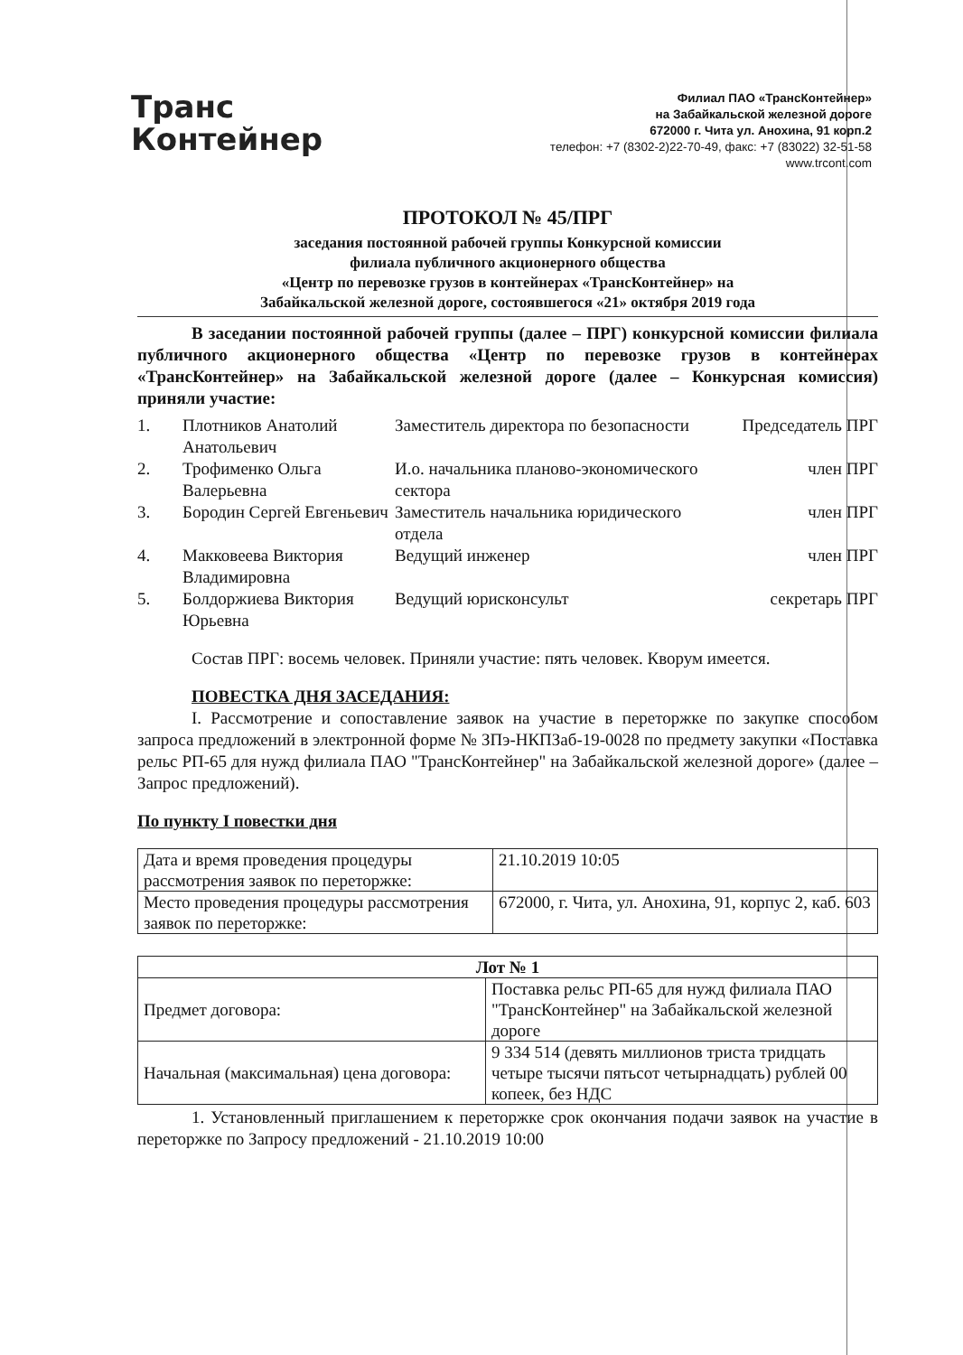Транс
Контейнер
Филиал ПАО «ТрансКонтейнер»
на Забайкальской железной дороге
672000 г. Чита ул. Анохина, 91 корп.2
телефон: +7 (8302-2)22-70-49, факс: +7 (83022) 32-51-58
www.trcont.com
ПРОТОКОЛ № 45/ПРГ
заседания постоянной рабочей группы Конкурсной комиссии
филиала публичного акционерного общества
«Центр по перевозке грузов в контейнерах «ТрансКонтейнер» на
Забайкальской железной дороге, состоявшегося «21» октября 2019 года
В заседании постоянной рабочей группы (далее – ПРГ) конкурсной комиссии филиала публичного акционерного общества «Центр по перевозке грузов в контейнерах «ТрансКонтейнер» на Забайкальской железной дороге (далее – Конкурсная комиссия) приняли участие:
| 1. | Плотников Анатолий Анатольевич | Заместитель директора по безопасности | Председатель ПРГ |
| 2. | Трофименко Ольга Валерьевна | И.о. начальника планово-экономического сектора | член ПРГ |
| 3. | Бородин Сергей Евгеньевич | Заместитель начальника юридического отдела | член ПРГ |
| 4. | Макковеева Виктория Владимировна | Ведущий инженер | член ПРГ |
| 5. | Болдоржиева Виктория Юрьевна | Ведущий юрисконсульт | секретарь ПРГ |
Состав ПРГ: восемь человек. Приняли участие: пять человек. Кворум имеется.
ПОВЕСТКА ДНЯ ЗАСЕДАНИЯ:
I. Рассмотрение и сопоставление заявок на участие в переторжке по закупке способом запроса предложений в электронной форме № ЗПэ-НКПЗаб-19-0028 по предмету закупки «Поставка рельс РП-65 для нужд филиала ПАО "ТрансКонтейнер" на Забайкальской железной дороге» (далее – Запрос предложений).
По пункту I повестки дня
| Дата и время проведения процедуры рассмотрения заявок по переторжке: | 21.10.2019 10:05 |
| Место проведения процедуры рассмотрения заявок по переторжке: | 672000, г. Чита, ул. Анохина, 91, корпус 2, каб. 603 |
| Лот № 1 | |
| --- | --- |
| Предмет договора: | Поставка рельс РП-65 для нужд филиала ПАО "ТрансКонтейнер" на Забайкальской железной дороге |
| Начальная (максимальная) цена договора: | 9 334 514 (девять миллионов триста тридцать четыре тысячи пятьсот четырнадцать) рублей 00 копеек, без НДС |
1. Установленный приглашением к переторжке срок окончания подачи заявок на участие в переторжке по Запросу предложений - 21.10.2019 10:00